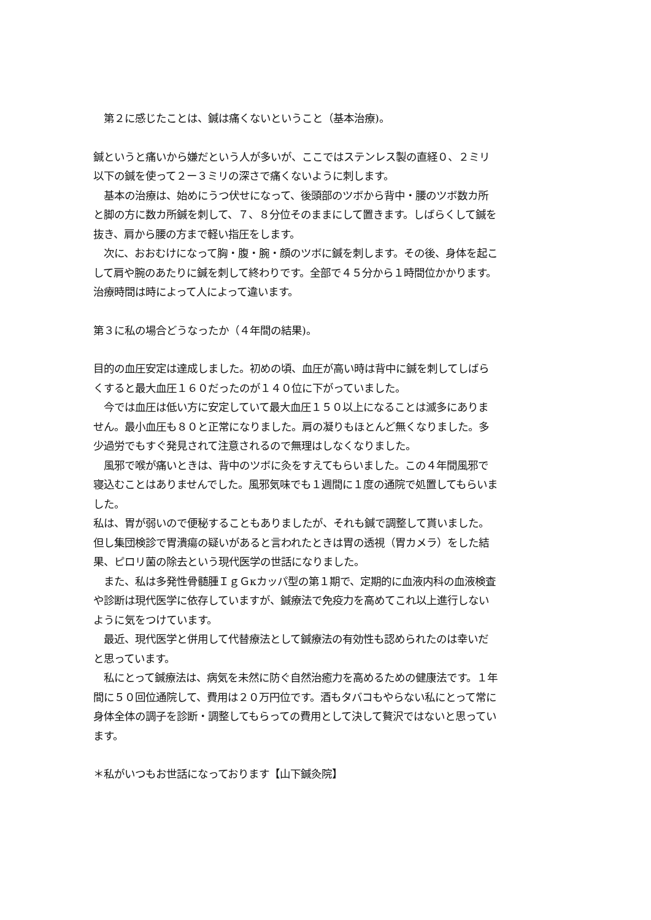第２に感じたことは、鍼は痛くないということ（基本治療)。
鍼というと痛いから嫌だという人が多いが、ここではステンレス製の直経０、２ミリ以下の鍼を使って２ー３ミリの深さで痛くないように刺します。
　基本の治療は、始めにうつ伏せになって、後頭部のツボから背中・腰のツボ数カ所と脚の方に数カ所鍼を刺して、７、８分位そのままにして置きます。しばらくして鍼を抜き、肩から腰の方まで軽い指圧をします。
　次に、おおむけになって胸・腹・腕・顔のツボに鍼を刺します。その後、身体を起こして肩や腕のあたりに鍼を刺して終わりです。全部で４５分から１時間位かかります。治療時間は時によって人によって違います。
第３に私の場合どうなったか（４年間の結果)。
目的の血圧安定は達成しました。初めの頃、血圧が高い時は背中に鍼を刺してしばらくすると最大血圧１６０だったのが１４０位に下がっていました。
　今では血圧は低い方に安定していて最大血圧１５０以上になることは滅多にありません。最小血圧も８０と正常になりました。肩の凝りもほとんど無くなりました。多少過労でもすぐ発見されて注意されるので無理はしなくなりました。
　風邪で喉が痛いときは、背中のツボに灸をすえてもらいました。この４年間風邪で寝込むことはありませんでした。風邪気味でも１週間に１度の通院で処置してもらいました。
私は、胃が弱いので便秘することもありましたが、それも鍼で調整して貰いました。但し集団検診で胃潰瘍の疑いがあると言われたときは胃の透視（胃カメラ）をした結果、ピロリ菌の除去という現代医学の世話になりました。
　また、私は多発性骨髄腫ＩｇＧκカッパ型の第１期で、定期的に血液内科の血液検査や診断は現代医学に依存していますが、鍼療法で免疫力を高めてこれ以上進行しないように気をつけています。
　最近、現代医学と併用して代替療法として鍼療法の有効性も認められたのは幸いだと思っています。
　私にとって鍼療法は、病気を未然に防ぐ自然治癒力を高めるための健康法です。１年間に５０回位通院して、費用は２０万円位です。酒もタバコもやらない私にとって常に身体全体の調子を診断・調整してもらっての費用として決して贅沢ではないと思っています。
＊私がいつもお世話になっております【山下鍼灸院】